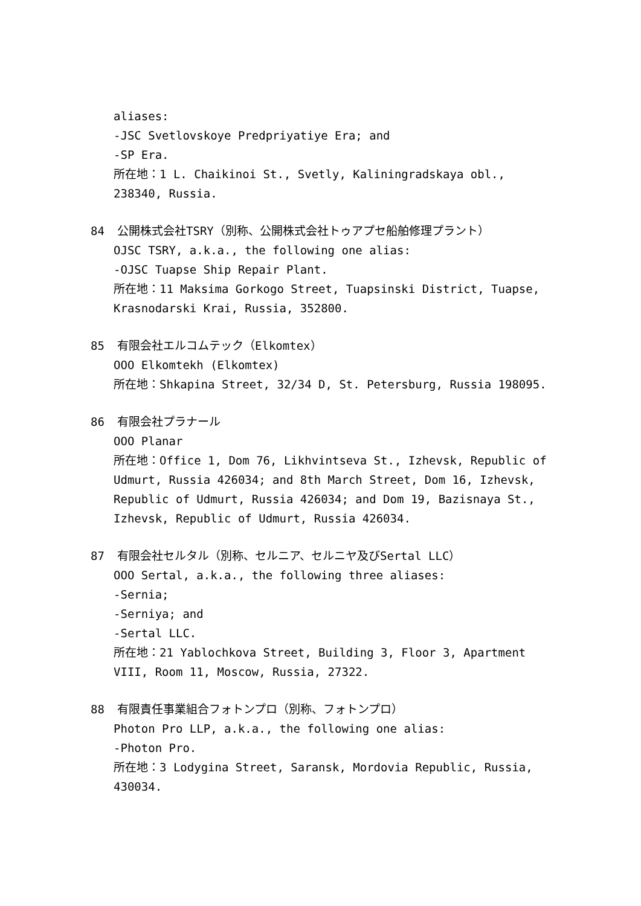aliases:
-JSC Svetlovskoye Predpriyatiye Era; and
-SP Era.
所在地：1 L. Chaikinoi St., Svetly, Kaliningradskaya obl., 238340, Russia.
84 公開株式会社TSRY（別称、公開株式会社トゥアプセ船舶修理プラント）
OJSC TSRY, a.k.a., the following one alias:
-OJSC Tuapse Ship Repair Plant.
所在地：11 Maksima Gorkogo Street, Tuapsinski District, Tuapse, Krasnodarski Krai, Russia, 352800.
85 有限会社エルコムテック（Elkomtex）
OOO Elkomtekh (Elkomtex)
所在地：Shkapina Street, 32/34 D, St. Petersburg, Russia 198095.
86 有限会社プラナール
OOO Planar
所在地：Office 1, Dom 76, Likhvintseva St., Izhevsk, Republic of Udmurt, Russia 426034; and 8th March Street, Dom 16, Izhevsk, Republic of Udmurt, Russia 426034; and Dom 19, Bazisnaya St., Izhevsk, Republic of Udmurt, Russia 426034.
87 有限会社セルタル（別称、セルニア、セルニヤ及びSertal LLC）
OOO Sertal, a.k.a., the following three aliases:
-Sernia;
-Serniya; and
-Sertal LLC.
所在地：21 Yablochkova Street, Building 3, Floor 3, Apartment VIII, Room 11, Moscow, Russia, 27322.
88 有限責任事業組合フォトンプロ（別称、フォトンプロ）
Photon Pro LLP, a.k.a., the following one alias:
-Photon Pro.
所在地：3 Lodygina Street, Saransk, Mordovia Republic, Russia, 430034.